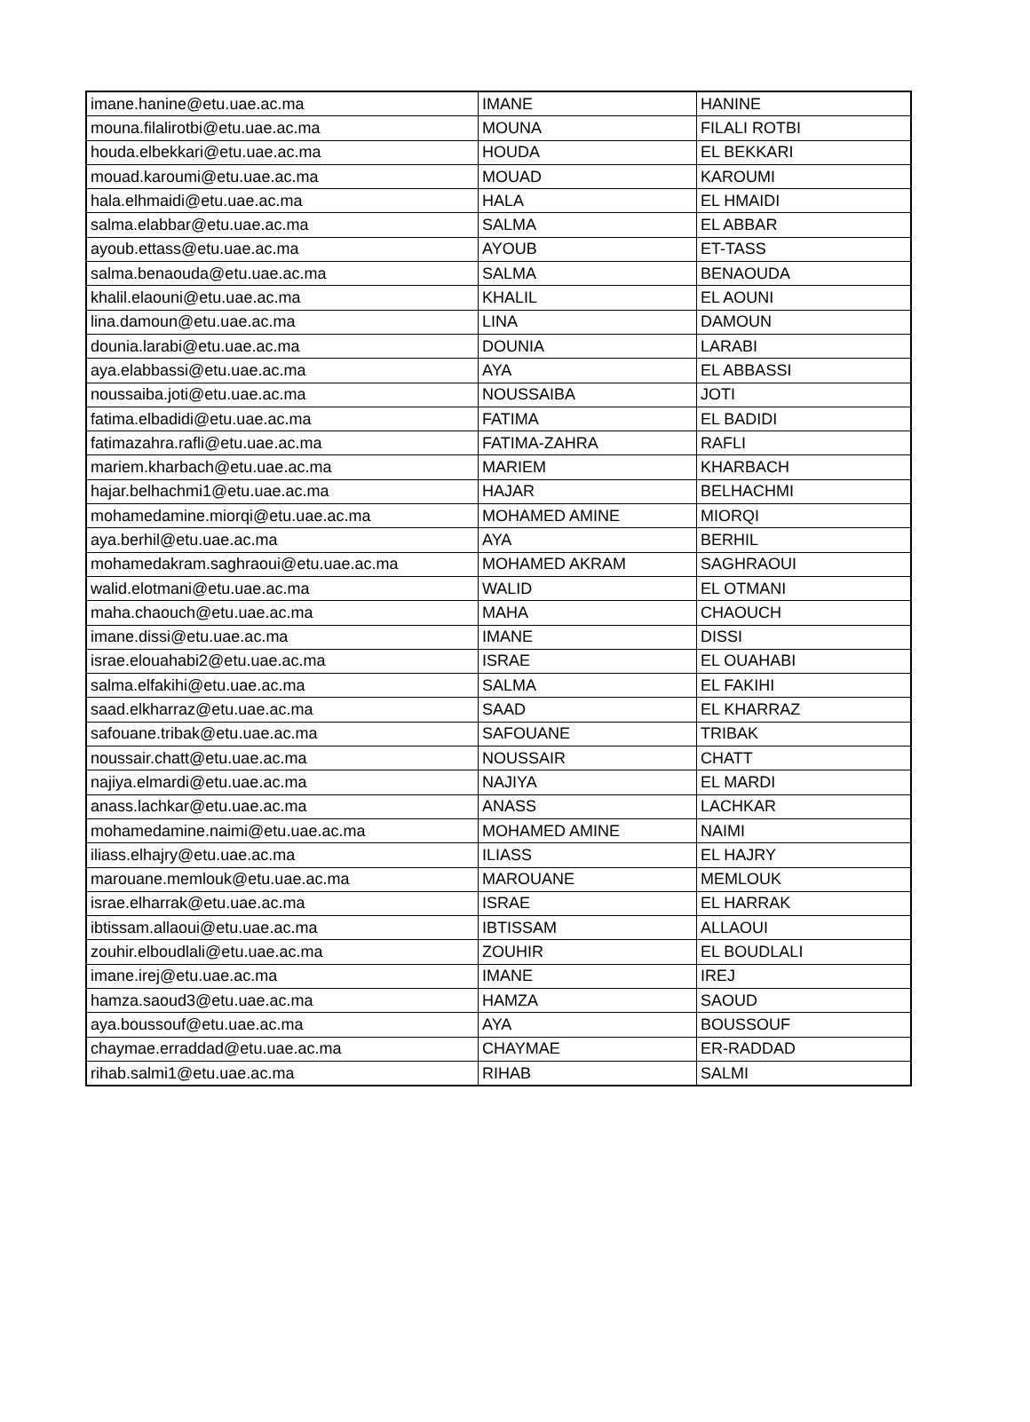| imane.hanine@etu.uae.ac.ma | IMANE | HANINE |
| mouna.filalirotbi@etu.uae.ac.ma | MOUNA | FILALI ROTBI |
| houda.elbekkari@etu.uae.ac.ma | HOUDA | EL BEKKARI |
| mouad.karoumi@etu.uae.ac.ma | MOUAD | KAROUMI |
| hala.elhmaidi@etu.uae.ac.ma | HALA | EL HMAIDI |
| salma.elabbar@etu.uae.ac.ma | SALMA | EL ABBAR |
| ayoub.ettass@etu.uae.ac.ma | AYOUB | ET-TASS |
| salma.benaouda@etu.uae.ac.ma | SALMA | BENAOUDA |
| khalil.elaouni@etu.uae.ac.ma | KHALIL | EL AOUNI |
| lina.damoun@etu.uae.ac.ma | LINA | DAMOUN |
| dounia.larabi@etu.uae.ac.ma | DOUNIA | LARABI |
| aya.elabbassi@etu.uae.ac.ma | AYA | EL ABBASSI |
| noussaiba.joti@etu.uae.ac.ma | NOUSSAIBA | JOTI |
| fatima.elbadidi@etu.uae.ac.ma | FATIMA | EL BADIDI |
| fatimazahra.rafli@etu.uae.ac.ma | FATIMA-ZAHRA | RAFLI |
| mariem.kharbach@etu.uae.ac.ma | MARIEM | KHARBACH |
| hajar.belhachmi1@etu.uae.ac.ma | HAJAR | BELHACHMI |
| mohamedamine.miorqi@etu.uae.ac.ma | MOHAMED AMINE | MIORQI |
| aya.berhil@etu.uae.ac.ma | AYA | BERHIL |
| mohamedakram.saghraoui@etu.uae.ac.ma | MOHAMED AKRAM | SAGHRAOUI |
| walid.elotmani@etu.uae.ac.ma | WALID | EL OTMANI |
| maha.chaouch@etu.uae.ac.ma | MAHA | CHAOUCH |
| imane.dissi@etu.uae.ac.ma | IMANE | DISSI |
| israe.elouahabi2@etu.uae.ac.ma | ISRAE | EL OUAHABI |
| salma.elfakihi@etu.uae.ac.ma | SALMA | EL FAKIHI |
| saad.elkharraz@etu.uae.ac.ma | SAAD | EL KHARRAZ |
| safouane.tribak@etu.uae.ac.ma | SAFOUANE | TRIBAK |
| noussair.chatt@etu.uae.ac.ma | NOUSSAIR | CHATT |
| najiya.elmardi@etu.uae.ac.ma | NAJIYA | EL MARDI |
| anass.lachkar@etu.uae.ac.ma | ANASS | LACHKAR |
| mohamedamine.naimi@etu.uae.ac.ma | MOHAMED AMINE | NAIMI |
| iliass.elhajry@etu.uae.ac.ma | ILIASS | EL HAJRY |
| marouane.memlouk@etu.uae.ac.ma | MAROUANE | MEMLOUK |
| israe.elharrak@etu.uae.ac.ma | ISRAE | EL HARRAK |
| ibtissam.allaoui@etu.uae.ac.ma | IBTISSAM | ALLAOUI |
| zouhir.elboudlali@etu.uae.ac.ma | ZOUHIR | EL BOUDLALI |
| imane.irej@etu.uae.ac.ma | IMANE | IREJ |
| hamza.saoud3@etu.uae.ac.ma | HAMZA | SAOUD |
| aya.boussouf@etu.uae.ac.ma | AYA | BOUSSOUF |
| chaymae.erraddad@etu.uae.ac.ma | CHAYMAE | ER-RADDAD |
| rihab.salmi1@etu.uae.ac.ma | RIHAB | SALMI |